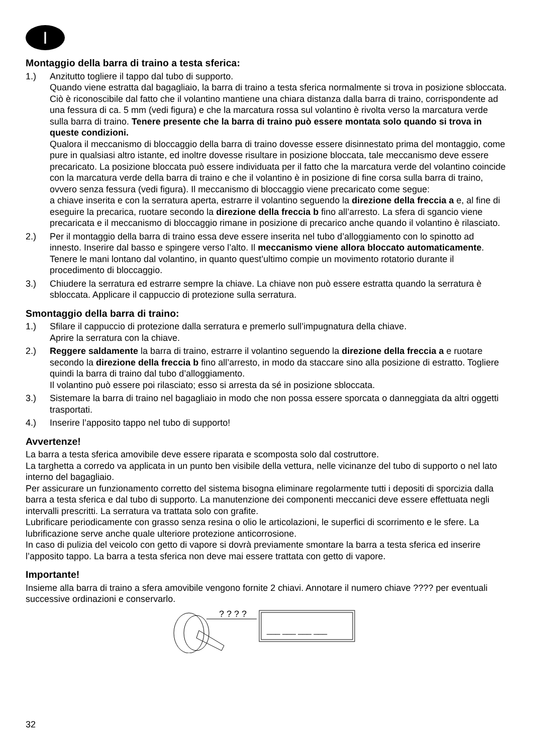I
Montaggio della barra di traino a testa sferica:
1.) Anzitutto togliere il tappo dal tubo di supporto.
Quando viene estratta dal bagagliaio, la barra di traino a testa sferica normalmente si trova in posizione sbloccata. Ciò è riconoscibile dal fatto che il volantino mantiene una chiara distanza dalla barra di traino, corrispondente ad una fessura di ca. 5 mm (vedi figura) e che la marcatura rossa sul volantino è rivolta verso la marcatura verde sulla barra di traino. Tenere presente che la barra di traino può essere montata solo quando si trova in queste condizioni.
Qualora il meccanismo di bloccaggio della barra di traino dovesse essere disinnestato prima del montaggio, come pure in qualsiasi altro istante, ed inoltre dovesse risultare in posizione bloccata, tale meccanismo deve essere precaricato. La posizione bloccata può essere individuata per il fatto che la marcatura verde del volantino coincide con la marcatura verde della barra di traino e che il volantino è in posizione di fine corsa sulla barra di traino, ovvero senza fessura (vedi figura). Il meccanismo di bloccaggio viene precaricato come segue:
a chiave inserita e con la serratura aperta, estrarre il volantino seguendo la direzione della freccia a e, al fine di eseguire la precarica, ruotare secondo la direzione della freccia b fino all’arresto. La sfera di sgancio viene precaricata e il meccanismo di bloccaggio rimane in posizione di precarico anche quando il volantino è rilasciato.
2.) Per il montaggio della barra di traino essa deve essere inserita nel tubo d’alloggiamento con lo spinotto ad innesto. Inserire dal basso e spingere verso l’alto. Il meccanismo viene allora bloccato automaticamente. Tenere le mani lontano dal volantino, in quanto quest’ultimo compie un movimento rotatorio durante il procedimento di bloccaggio.
3.) Chiudere la serratura ed estrarre sempre la chiave. La chiave non può essere estratta quando la serratura è sbloccata. Applicare il cappuccio di protezione sulla serratura.
Smontaggio della barra di traino:
1.) Sfilare il cappuccio di protezione dalla serratura e premerlo sull’impugnatura della chiave.
Aprire la serratura con la chiave.
2.) Reggere saldamente la barra di traino, estrarre il volantino seguendo la direzione della freccia a e ruotare secondo la direzione della freccia b fino all’arresto, in modo da staccare sino alla posizione di estratto. Togliere quindi la barra di traino dal tubo d’alloggiamento.
Il volantino può essere poi rilasciato; esso si arresta da sé in posizione sbloccata.
3.) Sistemare la barra di traino nel bagagliaio in modo che non possa essere sporcata o danneggiata da altri oggetti trasportati.
4.) Inserire l’apposito tappo nel tubo di supporto!
Avvertenze!
La barra a testa sferica amovibile deve essere riparata e scomposta solo dal costruttore.
La targhetta a corredo va applicata in un punto ben visibile della vettura, nelle vicinanze del tubo di supporto o nel lato interno del bagagliaio.
Per assicurare un funzionamento corretto del sistema bisogna eliminare regolarmente tutti i depositi di sporcizia dalla barra a testa sferica e dal tubo di supporto. La manutenzione dei componenti meccanici deve essere effettuata negli intervalli prescritti. La serratura va trattata solo con grafite.
Lubrificare periodicamente con grasso senza resina o olio le articolazioni, le superfici di scorrimento e le sfere. La lubrificazione serve anche quale ulteriore protezione anticorrosione.
In caso di pulizia del veicolo con getto di vapore si dovrà previamente smontare la barra a testa sferica ed inserire l’apposito tappo. La barra a testa sferica non deve mai essere trattata con getto di vapore.
Importante!
Insieme alla barra di traino a sfera amovibile vengono fornite 2 chiavi. Annotare il numero chiave ???? per eventuali successive ordinazioni e conservarlo.
? ? ? ?
___ ___ ___ ___
32